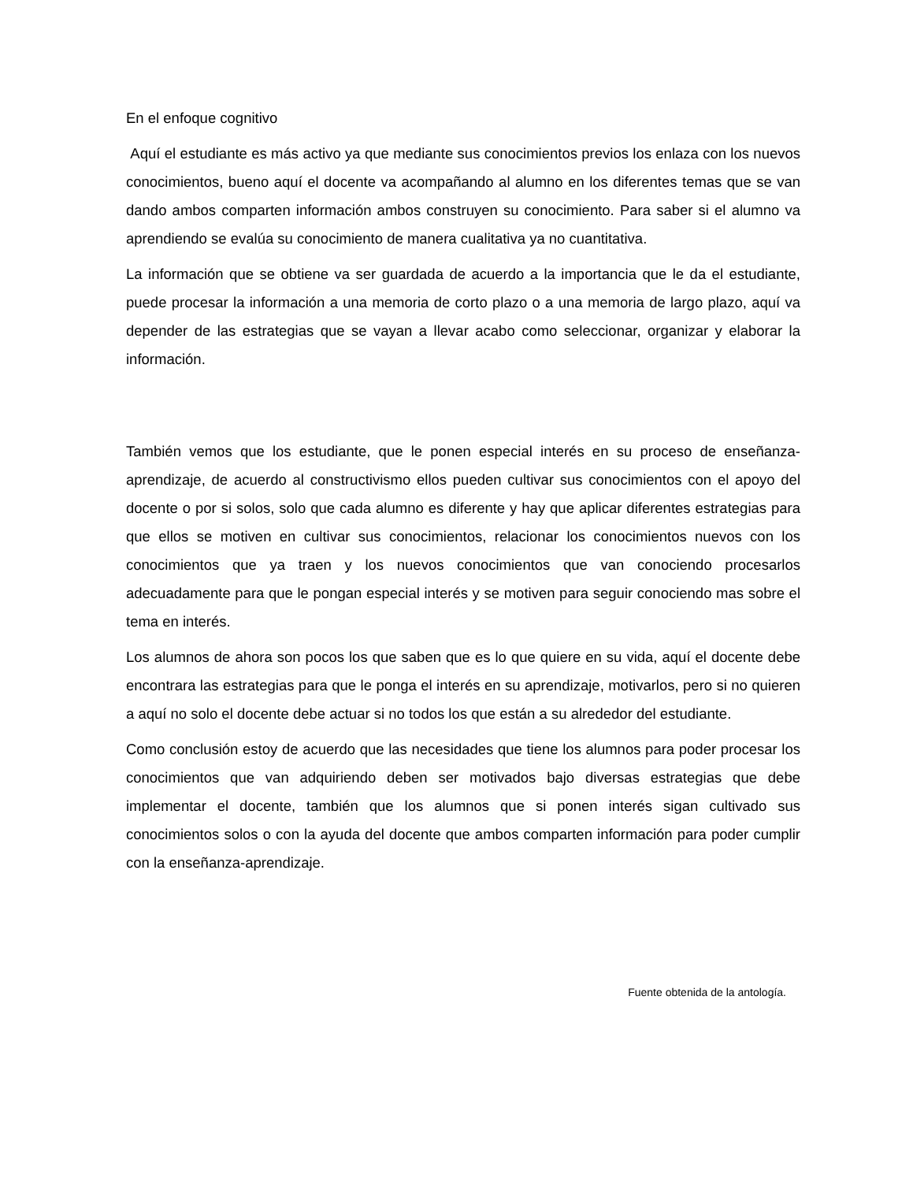En el enfoque cognitivo
Aquí el estudiante es más activo ya que mediante sus conocimientos previos los enlaza con los nuevos conocimientos, bueno aquí el docente va acompañando al alumno en los diferentes temas que se van dando ambos comparten información ambos construyen su conocimiento. Para saber si el alumno va aprendiendo se evalúa su conocimiento de manera cualitativa ya no cuantitativa.
La información que se obtiene va ser guardada de acuerdo a la importancia que le da el estudiante, puede procesar la información a una memoria de corto plazo o a una memoria de largo plazo, aquí va depender de las estrategias que se vayan a llevar acabo como seleccionar, organizar y elaborar la información.
También vemos que los estudiante, que le ponen especial interés en su proceso de enseñanza-aprendizaje, de acuerdo al constructivismo ellos pueden cultivar sus conocimientos con el apoyo del docente o por si solos, solo que cada alumno es diferente y hay que aplicar diferentes estrategias para que ellos se motiven en cultivar sus conocimientos, relacionar los conocimientos nuevos con los conocimientos que ya traen y los nuevos conocimientos que van conociendo procesarlos adecuadamente para que le pongan especial interés y se motiven para seguir conociendo mas sobre el tema en interés.
Los alumnos de ahora son pocos los que saben que es lo que quiere en su vida, aquí el docente debe encontrara las estrategias para que le ponga el interés en su aprendizaje, motivarlos, pero si no quieren a aquí no solo el docente debe actuar si no todos los que están a su alrededor del estudiante.
Como conclusión estoy de acuerdo que las necesidades que tiene los alumnos para poder procesar los conocimientos que van adquiriendo deben ser motivados bajo diversas estrategias que debe implementar el docente, también que los alumnos que si ponen interés sigan cultivado sus conocimientos solos o con la ayuda del docente que ambos comparten información para poder cumplir con la enseñanza-aprendizaje.
Fuente obtenida de la antología.